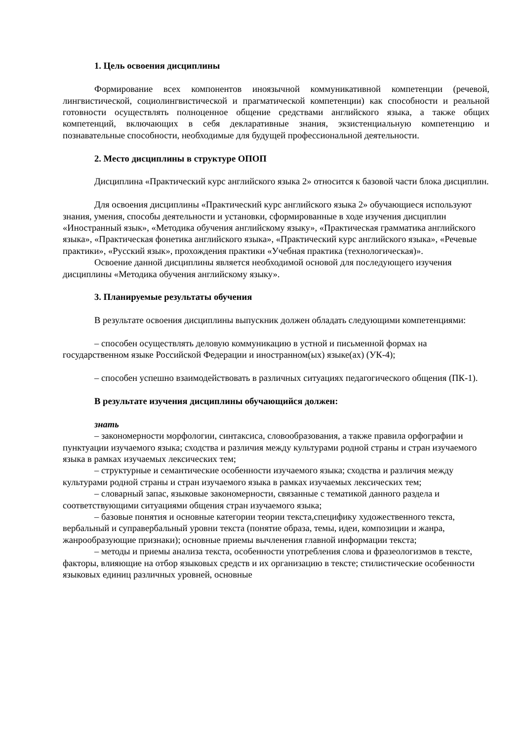1. Цель освоения дисциплины
Формирование всех компонентов иноязычной коммуникативной компетенции (речевой, лингвистической, социолингвистической и прагматической компетенции) как способности и реальной готовности осуществлять полноценное общение средствами английского языка, а также общих компетенций, включающих в себя декларативные знания, экзистенциальную компетенцию и познавательные способности, необходимые для будущей профессиональной деятельности.
2. Место дисциплины в структуре ОПОП
Дисциплина «Практический курс английского языка 2» относится к базовой части блока дисциплин.
Для освоения дисциплины «Практический курс английского языка 2» обучающиеся используют знания, умения, способы деятельности и установки, сформированные в ходе изучения дисциплин «Иностранный язык», «Методика обучения английскому языку», «Практическая грамматика английского языка», «Практическая фонетика английского языка», «Практический курс английского языка», «Речевые практики», «Русский язык», прохождения практики «Учебная практика (технологическая)».
Освоение данной дисциплины является необходимой основой для последующего изучения дисциплины «Методика обучения английскому языку».
3. Планируемые результаты обучения
В результате освоения дисциплины выпускник должен обладать следующими компетенциями:
– способен осуществлять деловую коммуникацию в устной и письменной формах на государственном языке Российской Федерации и иностранном(ых) языке(ах) (УК-4);
– способен успешно взаимодействовать в различных ситуациях педагогического общения (ПК-1).
В результате изучения дисциплины обучающийся должен:
знать
– закономерности морфологии, синтаксиса, словообразования, а также правила орфографии и пунктуации изучаемого языка; сходства и различия между культурами родной страны и стран изучаемого языка в рамках изучаемых лексических тем;
– структурные и семантические особенности изучаемого языка; сходства и различия между культурами родной страны и стран изучаемого языка в рамках изучаемых лексических тем;
– словарный запас, языковые закономерности, связанные с тематикой данного раздела и соответствующими ситуациями общения стран изучаемого языка;
– базовые понятия и основные категории теории текста,специфику художественного текста, вербальный и суправербальный уровни текста (понятие образа, темы, идеи, композиции и жанра, жанрообразующие признаки); основные приемы вычленения главной информации текста;
– методы и приемы анализа текста, особенности употребления слова и фразеологизмов в тексте, факторы, влияющие на отбор языковых средств и их организацию в тексте; стилистические особенности языковых единиц различных уровней, основные